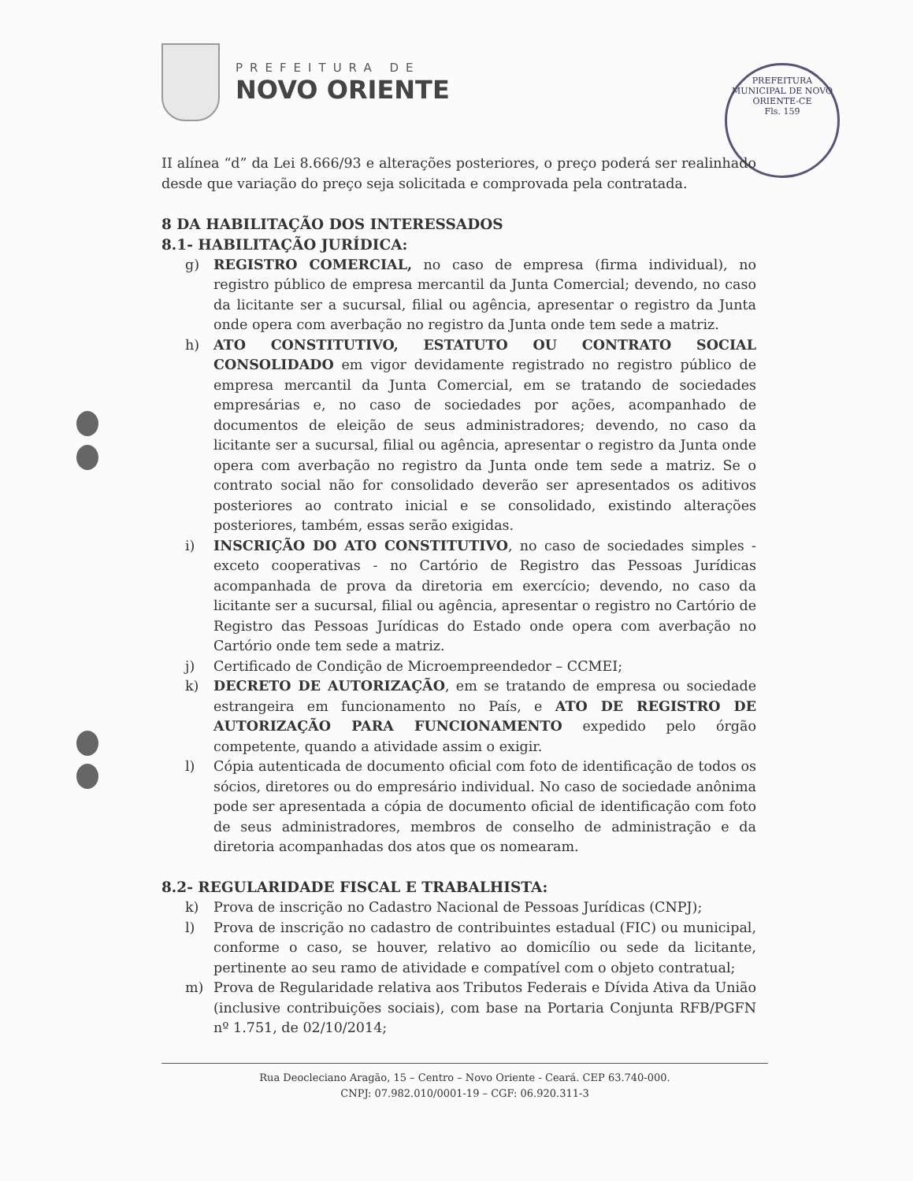PREFEITURA DE
NOVO ORIENTE
PREFEITURA MUNICIPAL DE NOVO ORIENTE-CE
Fls. 159
II alínea “d” da Lei 8.666/93 e alterações posteriores, o preço poderá ser realinhado desde que variação do preço seja solicitada e comprovada pela contratada.
8 DA HABILITAÇÃO DOS INTERESSADOS
8.1- HABILITAÇÃO JURÍDICA:
g) REGISTRO COMERCIAL, no caso de empresa (firma individual), no registro público de empresa mercantil da Junta Comercial; devendo, no caso da licitante ser a sucursal, filial ou agência, apresentar o registro da Junta onde opera com averbação no registro da Junta onde tem sede a matriz.
h) ATO CONSTITUTIVO, ESTATUTO OU CONTRATO SOCIAL CONSOLIDADO em vigor devidamente registrado no registro público de empresa mercantil da Junta Comercial, em se tratando de sociedades empresárias e, no caso de sociedades por ações, acompanhado de documentos de eleição de seus administradores; devendo, no caso da licitante ser a sucursal, filial ou agência, apresentar o registro da Junta onde opera com averbação no registro da Junta onde tem sede a matriz. Se o contrato social não for consolidado deverão ser apresentados os aditivos posteriores ao contrato inicial e se consolidado, existindo alterações posteriores, também, essas serão exigidas.
i) INSCRIÇÃO DO ATO CONSTITUTIVO, no caso de sociedades simples - exceto cooperativas - no Cartório de Registro das Pessoas Jurídicas acompanhada de prova da diretoria em exercício; devendo, no caso da licitante ser a sucursal, filial ou agência, apresentar o registro no Cartório de Registro das Pessoas Jurídicas do Estado onde opera com averbação no Cartório onde tem sede a matriz.
j) Certificado de Condição de Microempreendedor – CCMEI;
k) DECRETO DE AUTORIZAÇÃO, em se tratando de empresa ou sociedade estrangeira em funcionamento no País, e ATO DE REGISTRO DE AUTORIZAÇÃO PARA FUNCIONAMENTO expedido pelo órgão competente, quando a atividade assim o exigir.
l) Cópia autenticada de documento oficial com foto de identificação de todos os sócios, diretores ou do empresário individual. No caso de sociedade anônima pode ser apresentada a cópia de documento oficial de identificação com foto de seus administradores, membros de conselho de administração e da diretoria acompanhadas dos atos que os nomearam.
8.2- REGULARIDADE FISCAL E TRABALHISTA:
k) Prova de inscrição no Cadastro Nacional de Pessoas Jurídicas (CNPJ);
l) Prova de inscrição no cadastro de contribuintes estadual (FIC) ou municipal, conforme o caso, se houver, relativo ao domicílio ou sede da licitante, pertinente ao seu ramo de atividade e compatível com o objeto contratual;
m) Prova de Regularidade relativa aos Tributos Federais e Dívida Ativa da União (inclusive contribuições sociais), com base na Portaria Conjunta RFB/PGFN nº 1.751, de 02/10/2014;
Rua Deocleciano Aragão, 15 – Centro – Novo Oriente - Ceará. CEP 63.740-000.
CNPJ: 07.982.010/0001-19 – CGF: 06.920.311-3